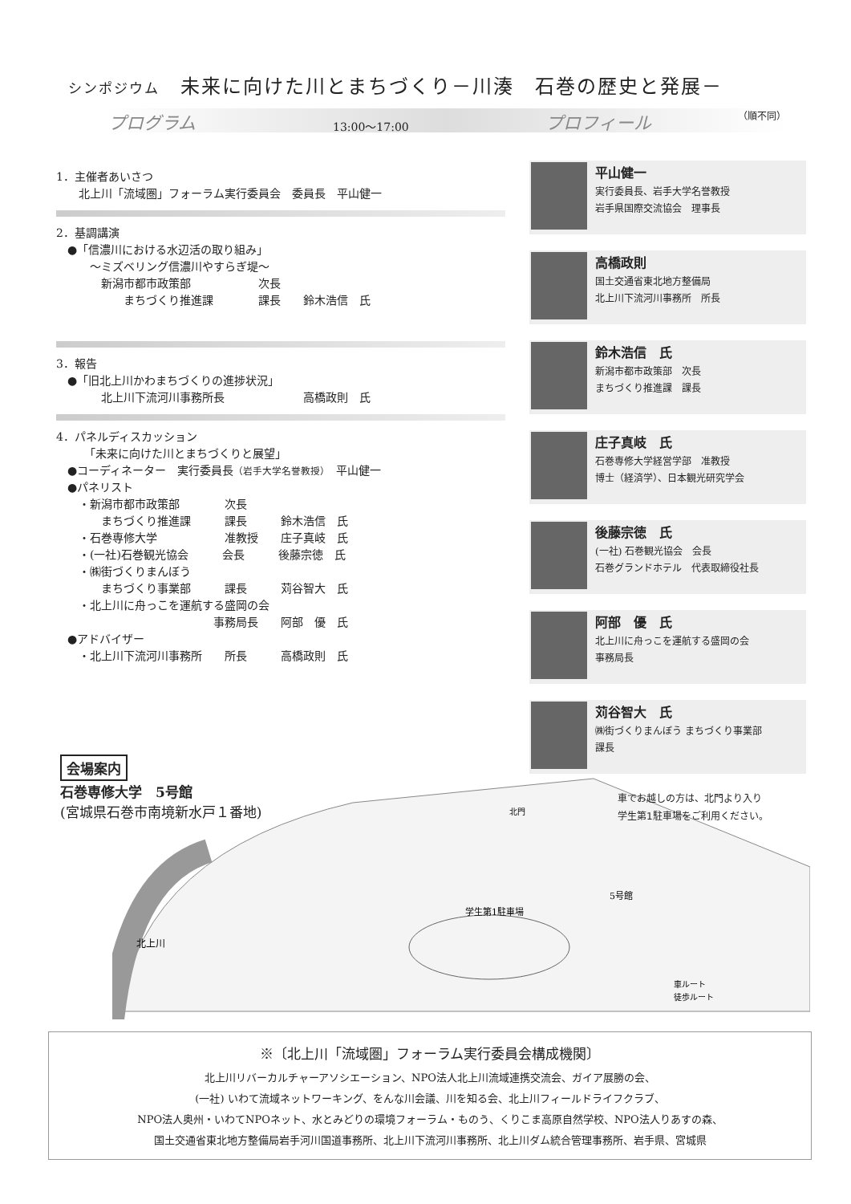シンポジウム　未来に向けた川とまちづくり－川湊　石巻の歴史と発展－
プログラム 13:00～17:00 プロフィール （順不同）
1．主催者あいさつ
　　北上川「流域圏」フォーラム実行委員会　委員長　平山健一
2．基調講演
　●「信濃川における水辺活の取り組み」
　　　～ミズベリング信濃川やすらぎ堤～
　　　　新潟市都市政策部　　　　　　次長
　　　　　　まちづくり推進課　　　　課長　　鈴木浩信　氏
3．報告
　●「旧北上川かわまちづくりの進捗状況」
　　　　北上川下流河川事務所長　　　　　　　高橋政則　氏
4．パネルディスカッション
　　　「未来に向けた川とまちづくりと展望」
　●コーディネーター　実行委員長（岩手大学名誉教授）　平山健一
　●パネリスト
　　・新潟市都市政策部　　　　次長
　　　　まちづくり推進課　　　課長　　　鈴木浩信　氏
　　・石巻専修大学　　　　　　准教授　　庄子真岐　氏
　　・(一社)石巻観光協会　　　会長　　　後藤宗徳　氏
　　・㈱街づくりまんぼう
　　　　まちづくり事業部　　　課長　　　苅谷智大　氏
　　・北上川に舟っこを運航する盛岡の会
　　　　　　　　　　　　　　事務局長　　阿部　優　氏
　●アドバイザー
　　・北上川下流河川事務所　　所長　　　高橋政則　氏
平山健一
実行委員長、岩手大学名誉教授
岩手県国際交流協会　理事長
高橋政則
国土交通省東北地方整備局
北上川下流河川事務所　所長
鈴木浩信　氏
新潟市都市政策部　次長
まちづくり推進課　課長
庄子真岐　氏
石巻専修大学経営学部　准教授
博士（経済学）、日本観光研究学会
後藤宗徳　氏
(一社) 石巻観光協会　会長
石巻グランドホテル　代表取締役社長
阿部　優　氏
北上川に舟っこを運航する盛岡の会
事務局長
苅谷智大　氏
㈱街づくりまんぼう まちづくり事業部
課長
北上川
学生第1駐車場
5号館
車ルート
徒歩ルート
北門
会場案内
石巻専修大学　5号館
(宮城県石巻市南境新水戸１番地)
車でお越しの方は、北門より入り
学生第1駐車場をご利用ください。
※〔北上川「流域圏」フォーラム実行委員会構成機関〕
北上川リバーカルチャーアソシエーション、NPO法人北上川流域連携交流会、ガイア展勝の会、
(一社) いわて流域ネットワーキング、をんな川会議、川を知る会、北上川フィールドライフクラブ、
NPO法人奥州・いわてNPOネット、水とみどりの環境フォーラム・ものう、くりこま高原自然学校、NPO法人りあすの森、
国土交通省東北地方整備局岩手河川国道事務所、北上川下流河川事務所、北上川ダム統合管理事務所、岩手県、宮城県